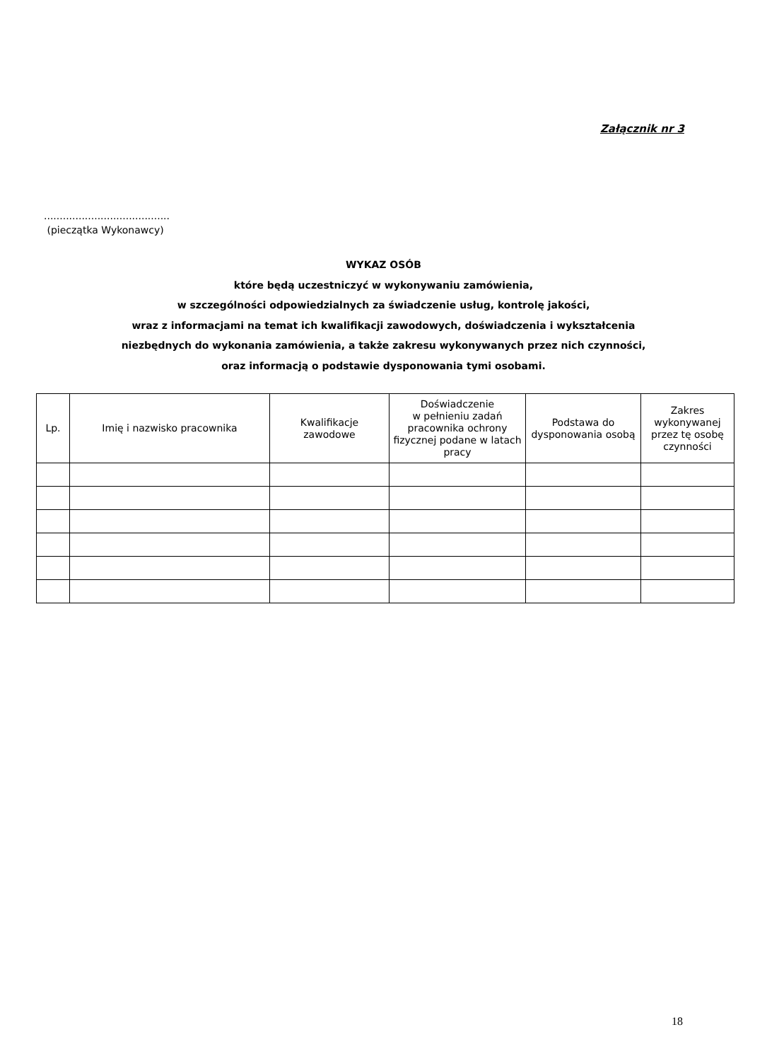Załącznik nr 3
........................................
(pieczątka Wykonawcy)
WYKAZ OSÓB
które będą uczestniczyć w wykonywaniu zamówienia,
w szczególności odpowiedzialnych za świadczenie usług, kontrolę jakości,
wraz z informacjami na temat ich kwalifikacji zawodowych, doświadczenia i wykształcenia
niezbędnych do wykonania zamówienia, a także zakresu wykonywanych przez nich czynności,
oraz informacją o podstawie dysponowania tymi osobami.
| Lp. | Imię i nazwisko pracownika | Kwalifikacje zawodowe | Doświadczenie w pełnieniu zadań pracownika ochrony fizycznej podane w latach pracy | Podstawa do dysponowania osobą | Zakres wykonywanej przez tę osobę czynności |
| --- | --- | --- | --- | --- | --- |
18